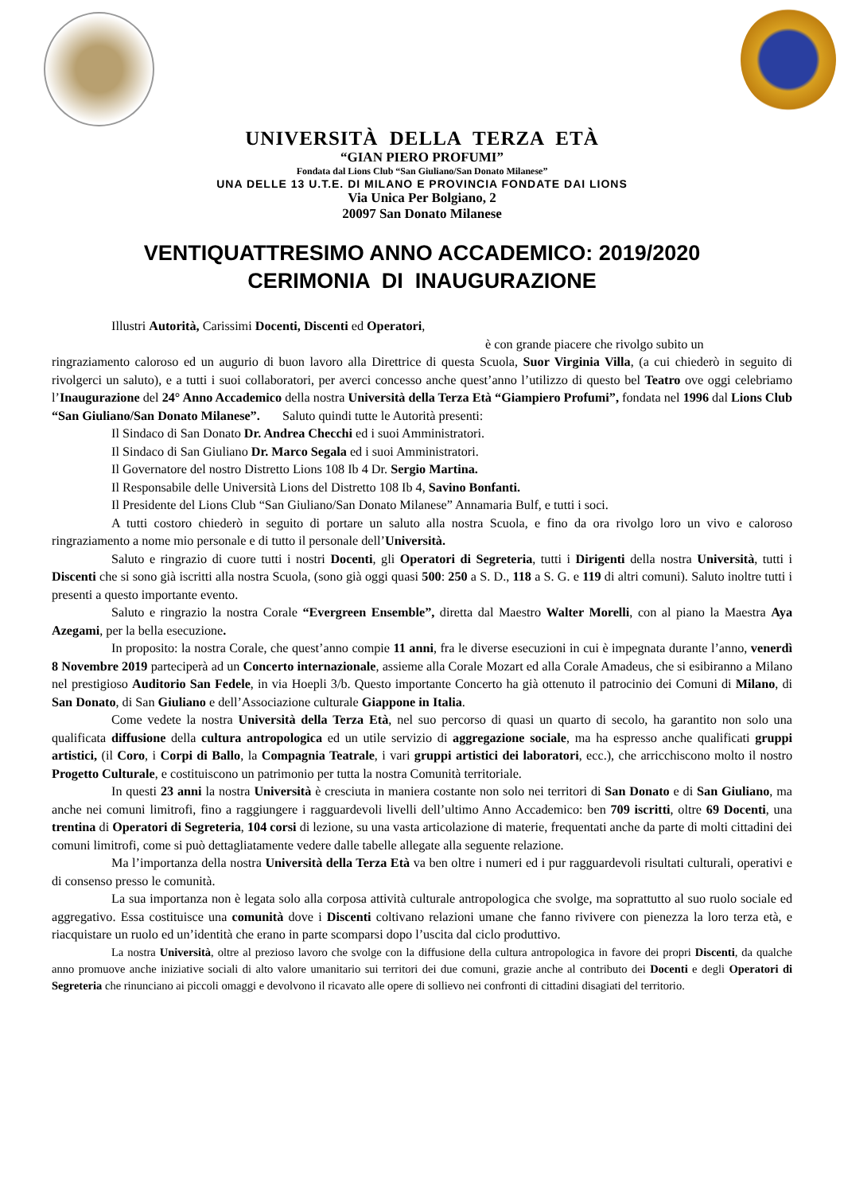UNIVERSITÀ DELLA TERZA ETÀ
“GIAN PIERO PROFUMI”
Fondata dal Lions Club “San Giuliano/San Donato Milanese”
UNA DELLE 13 U.T.E. DI MILANO E PROVINCIA FONDATE DAI LIONS
Via Unica Per Bolgiano, 2
20097 San Donato Milanese
VENTIQUATTRESIMO ANNO ACCADEMICO: 2019/2020
CERIMONIA DI INAUGURAZIONE
Illustri Autorità, Carissimi Docenti, Discenti ed Operatori,
è con grande piacere che rivolgo subito un
ringraziamento caloroso ed un augurio di buon lavoro alla Direttrice di questa Scuola, Suor Virginia Villa, (a cui chiederò in seguito di rivolgerci un saluto), e a tutti i suoi collaboratori, per averci concesso anche quest’anno l’utilizzo di questo bel Teatro ove oggi celebriamo l’Inaugurazione del 24° Anno Accademico della nostra Università della Terza Età “Giampiero Profumi”, fondata nel 1996 dal Lions Club “San Giuliano/San Donato Milanese”. Saluto quindi tutte le Autorità presenti:
Il Sindaco di San Donato Dr. Andrea Checchi ed i suoi Amministratori.
Il Sindaco di San Giuliano Dr. Marco Segala ed i suoi Amministratori.
Il Governatore del nostro Distretto Lions 108 Ib 4 Dr. Sergio Martina.
Il Responsabile delle Università Lions del Distretto 108 Ib 4, Savino Bonfanti.
Il Presidente del Lions Club “San Giuliano/San Donato Milanese” Annamaria Bulf, e tutti i soci.
A tutti costoro chiederò in seguito di portare un saluto alla nostra Scuola, e fino da ora rivolgo loro un vivo e caloroso ringraziamento a nome mio personale e di tutto il personale dell’Università.
Saluto e ringrazio di cuore tutti i nostri Docenti, gli Operatori di Segreteria, tutti i Dirigenti della nostra Università, tutti i Discenti che si sono già iscritti alla nostra Scuola, (sono già oggi quasi 500: 250 a S. D., 118 a S. G. e 119 di altri comuni). Saluto inoltre tutti i presenti a questo importante evento.
Saluto e ringrazio la nostra Corale “Evergreen Ensemble”, diretta dal Maestro Walter Morelli, con al piano la Maestra Aya Azegami, per la bella esecuzione.
In proposito: la nostra Corale, che quest’anno compie 11 anni, fra le diverse esecuzioni in cui è impegnata durante l’anno, venerdì 8 Novembre 2019 parteciperà ad un Concerto internazionale, assieme alla Corale Mozart ed alla Corale Amadeus, che si esibiranno a Milano nel prestigioso Auditorio San Fedele, in via Hoepli 3/b. Questo importante Concerto ha già ottenuto il patrocinio dei Comuni di Milano, di San Donato, di San Giuliano e dell’Associazione culturale Giappone in Italia.
Come vedete la nostra Università della Terza Età, nel suo percorso di quasi un quarto di secolo, ha garantito non solo una qualificata diffusione della cultura antropologica ed un utile servizio di aggregazione sociale, ma ha espresso anche qualificati gruppi artistici, (il Coro, i Corpi di Ballo, la Compagnia Teatrale, i vari gruppi artistici dei laboratori, ecc.), che arricchiscono molto il nostro Progetto Culturale, e costituiscono un patrimonio per tutta la nostra Comunità territoriale.
In questi 23 anni la nostra Università è cresciuta in maniera costante non solo nei territori di San Donato e di San Giuliano, ma anche nei comuni limitrofi, fino a raggiungere i ragguardevoli livelli dell’ultimo Anno Accademico: ben 709 iscritti, oltre 69 Docenti, una trentina di Operatori di Segreteria, 104 corsi di lezione, su una vasta articolazione di materie, frequentati anche da parte di molti cittadini dei comuni limitrofi, come si può dettagliatamente vedere dalle tabelle allegate alla seguente relazione.
Ma l’importanza della nostra Università della Terza Età va ben oltre i numeri ed i pur ragguardevoli risultati culturali, operativi e di consenso presso le comunità.
La sua importanza non è legata solo alla corposa attività culturale antropologica che svolge, ma soprattutto al suo ruolo sociale ed aggregativo. Essa costituisce una comunità dove i Discenti coltivano relazioni umane che fanno rivivere con pienezza la loro terza età, e riacquistare un ruolo ed un’identità che erano in parte scomparsi dopo l’uscita dal ciclo produttivo.
La nostra Università, oltre al prezioso lavoro che svolge con la diffusione della cultura antropologica in favore dei propri Discenti, da qualche anno promuove anche iniziative sociali di alto valore umanitario sui territori dei due comuni, grazie anche al contributo dei Docenti e degli Operatori di Segreteria che rinunciano ai piccoli omaggi e devolvono il ricavato alle opere di sollievo nei confronti di cittadini disagiati del territorio.